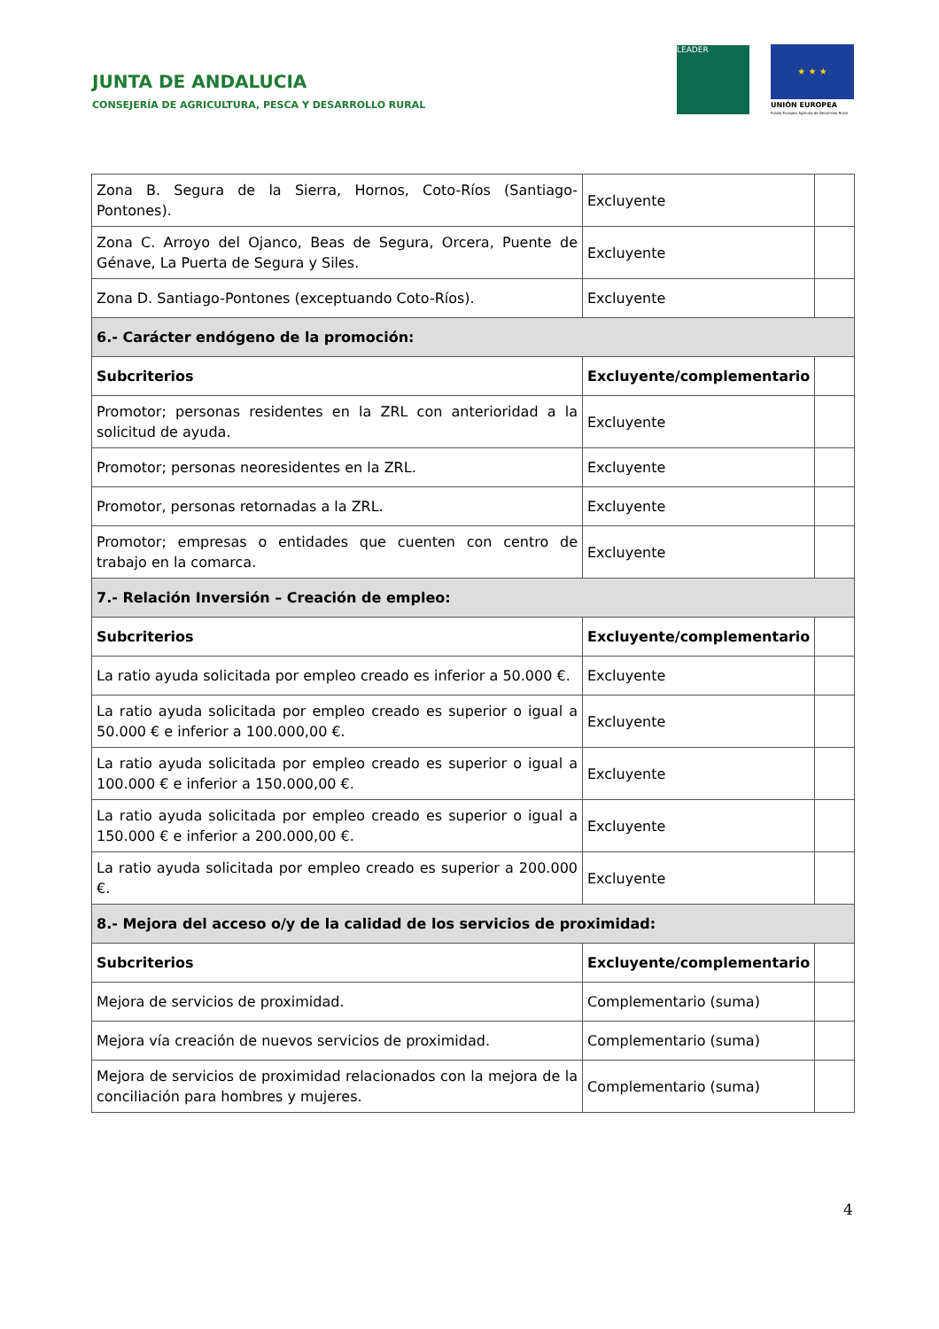JUNTA DE ANDALUCIA
CONSEJERÍA DE AGRICULTURA, PESCA Y DESARROLLO RURAL
LEADER ★ ★ ★
UNIÓN EUROPEA
Fondo Europeo Agrícola de Desarrollo Rural
| Zona B. Segura de la Sierra, Hornos, Coto-Ríos (Santiago-Pontones). | Excluyente | |
| Zona C. Arroyo del Ojanco, Beas de Segura, Orcera, Puente de Génave, La Puerta de Segura y Siles. | Excluyente | |
| Zona D. Santiago-Pontones (exceptuando Coto-Ríos). | Excluyente | |
| 6.- Carácter endógeno de la promoción: | | |
| Subcriterios | Excluyente/complementario | |
| Promotor; personas residentes en la ZRL con anterioridad a la solicitud de ayuda. | Excluyente | |
| Promotor; personas neoresidentes en la ZRL. | Excluyente | |
| Promotor, personas retornadas a la ZRL. | Excluyente | |
| Promotor; empresas o entidades que cuenten con centro de trabajo en la comarca. | Excluyente | |
| 7.- Relación Inversión – Creación de empleo: | | |
| Subcriterios | Excluyente/complementario | |
| La ratio ayuda solicitada por empleo creado es inferior a 50.000 €. | Excluyente | |
| La ratio ayuda solicitada por empleo creado es superior o igual a 50.000 € e inferior a 100.000,00 €. | Excluyente | |
| La ratio ayuda solicitada por empleo creado es superior o igual a 100.000 € e inferior a 150.000,00 €. | Excluyente | |
| La ratio ayuda solicitada por empleo creado es superior o igual a 150.000 € e inferior a 200.000,00 €. | Excluyente | |
| La ratio ayuda solicitada por empleo creado es superior a 200.000 €. | Excluyente | |
| 8.- Mejora del acceso o/y de la calidad de los servicios de proximidad: | | |
| Subcriterios | Excluyente/complementario | |
| Mejora de servicios de proximidad. | Complementario (suma) | |
| Mejora vía creación de nuevos servicios de proximidad. | Complementario (suma) | |
| Mejora de servicios de proximidad relacionados con la mejora de la conciliación para hombres y mujeres. | Complementario (suma) | |
4